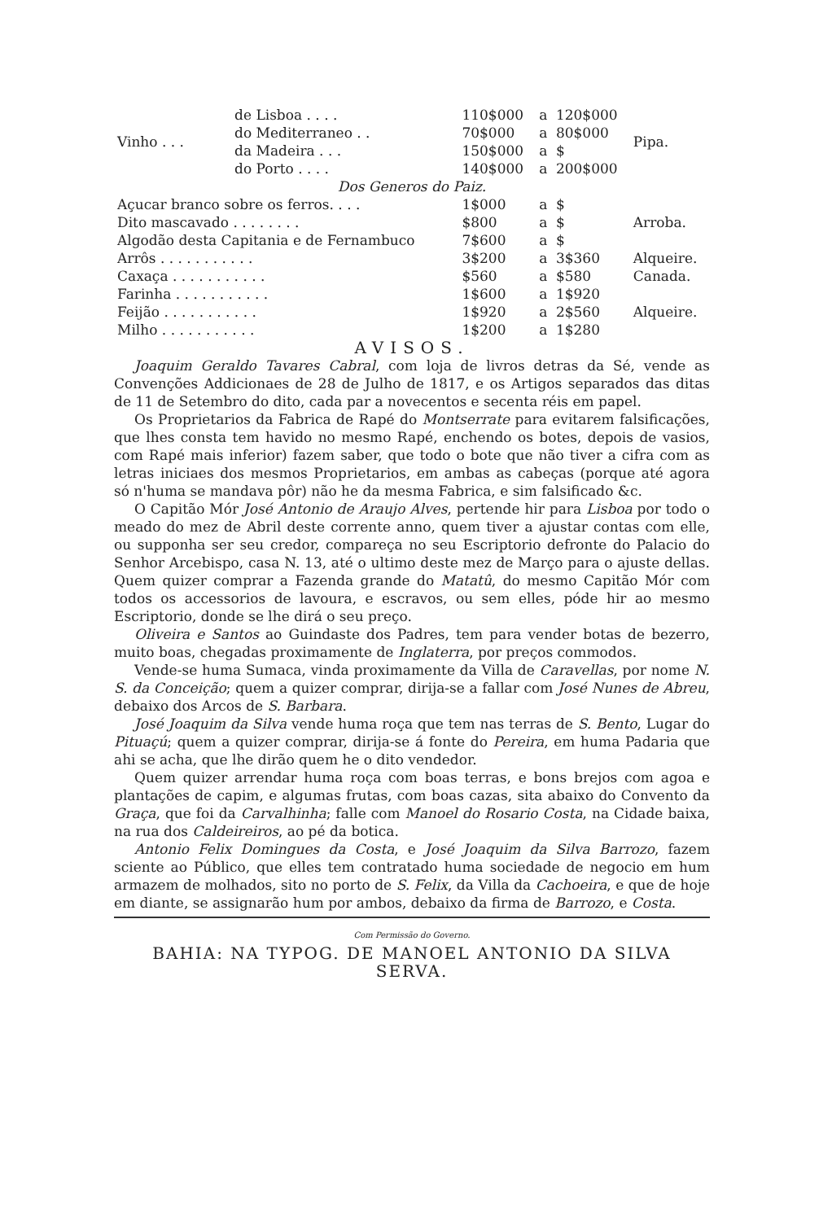| Vinho . . . | de Lisboa . . . . | 110$000 | a | 120$000 | Pipa. |
| | do Mediterraneo . . | 70$000 | a | 80$000 | |
| | da Madeira . . . | 150$000 | a | $ | |
| | do Porto . . . . | 140$000 | a | 200$000 | |
| Dos Generos do Paiz. | | | | | |
| Açucar branco sobre os ferros. . . . | | 1$000 | a | $ | Arroba. |
| Dito mascavado . . . . . . . . | | $800 | a | $ | |
| Algodão desta Capitania e de Fernambuco | | 7$600 | a | $ | |
| Arrôs . . . . . . . . . . . | | 3$200 | a | 3$360 | Alqueire. |
| Caxaça . . . . . . . . . . . | | $560 | a | $580 | Canada. |
| Farinha . . . . . . . . . . . | | 1$600 | a | 1$920 | Alqueire. |
| Feijão . . . . . . . . . . . | | 1$920 | a | 2$560 | |
| Milho . . . . . . . . . . . | | 1$200 | a | 1$280 | |
AVISOS.
Joaquim Geraldo Tavares Cabral, com loja de livros detras da Sé, vende as Convenções Addicionaes de 28 de Julho de 1817, e os Artigos separados das ditas de 11 de Setembro do dito, cada par a novecentos e secenta réis em papel.
Os Proprietarios da Fabrica de Rapé do Montserrate para evitarem falsificações, que lhes consta tem havido no mesmo Rapé, enchendo os botes, depois de vasios, com Rapé mais inferior) fazem saber, que todo o bote que não tiver a cifra com as letras iniciaes dos mesmos Proprietarios, em ambas as cabeças (porque até agora só n'huma se mandava pôr) não he da mesma Fabrica, e sim falsificado &c.
O Capitão Mór José Antonio de Araujo Alves, pertende hir para Lisboa por todo o meado do mez de Abril deste corrente anno, quem tiver a ajustar contas com elle, ou supponha ser seu credor, compareça no seu Escriptorio defronte do Palacio do Senhor Arcebispo, casa N. 13, até o ultimo deste mez de Março para o ajuste dellas. Quem quizer comprar a Fazenda grande do Matatû, do mesmo Capitão Mór com todos os accessorios de lavoura, e escravos, ou sem elles, póde hir ao mesmo Escriptorio, donde se lhe dirá o seu preço.
Oliveira e Santos ao Guindaste dos Padres, tem para vender botas de bezerro, muito boas, chegadas proximamente de Inglaterra, por preços commodos.
Vende-se huma Sumaca, vinda proximamente da Villa de Caravellas, por nome N. S. da Conceição; quem a quizer comprar, dirija-se a fallar com José Nunes de Abreu, debaixo dos Arcos de S. Barbara.
José Joaquim da Silva vende huma roça que tem nas terras de S. Bento, Lugar do Pituaçú; quem a quizer comprar, dirija-se á fonte do Pereira, em huma Padaria que ahi se acha, que lhe dirão quem he o dito vendedor.
Quem quizer arrendar huma roça com boas terras, e bons brejos com agoa e plantações de capim, e algumas frutas, com boas cazas, sita abaixo do Convento da Graça, que foi da Carvalhinha; falle com Manoel do Rosario Costa, na Cidade baixa, na rua dos Caldeireiros, ao pé da botica.
Antonio Felix Domingues da Costa, e José Joaquim da Silva Barrozo, fazem sciente ao Público, que elles tem contratado huma sociedade de negocio em hum armazem de molhados, sito no porto de S. Felix, da Villa da Cachoeira, e que de hoje em diante, se assignarão hum por ambos, debaixo da firma de Barrozo, e Costa.
Com Permissão do Governo.
BAHIA: NA TYPOG. DE MANOEL ANTONIO DA SILVA SERVA.